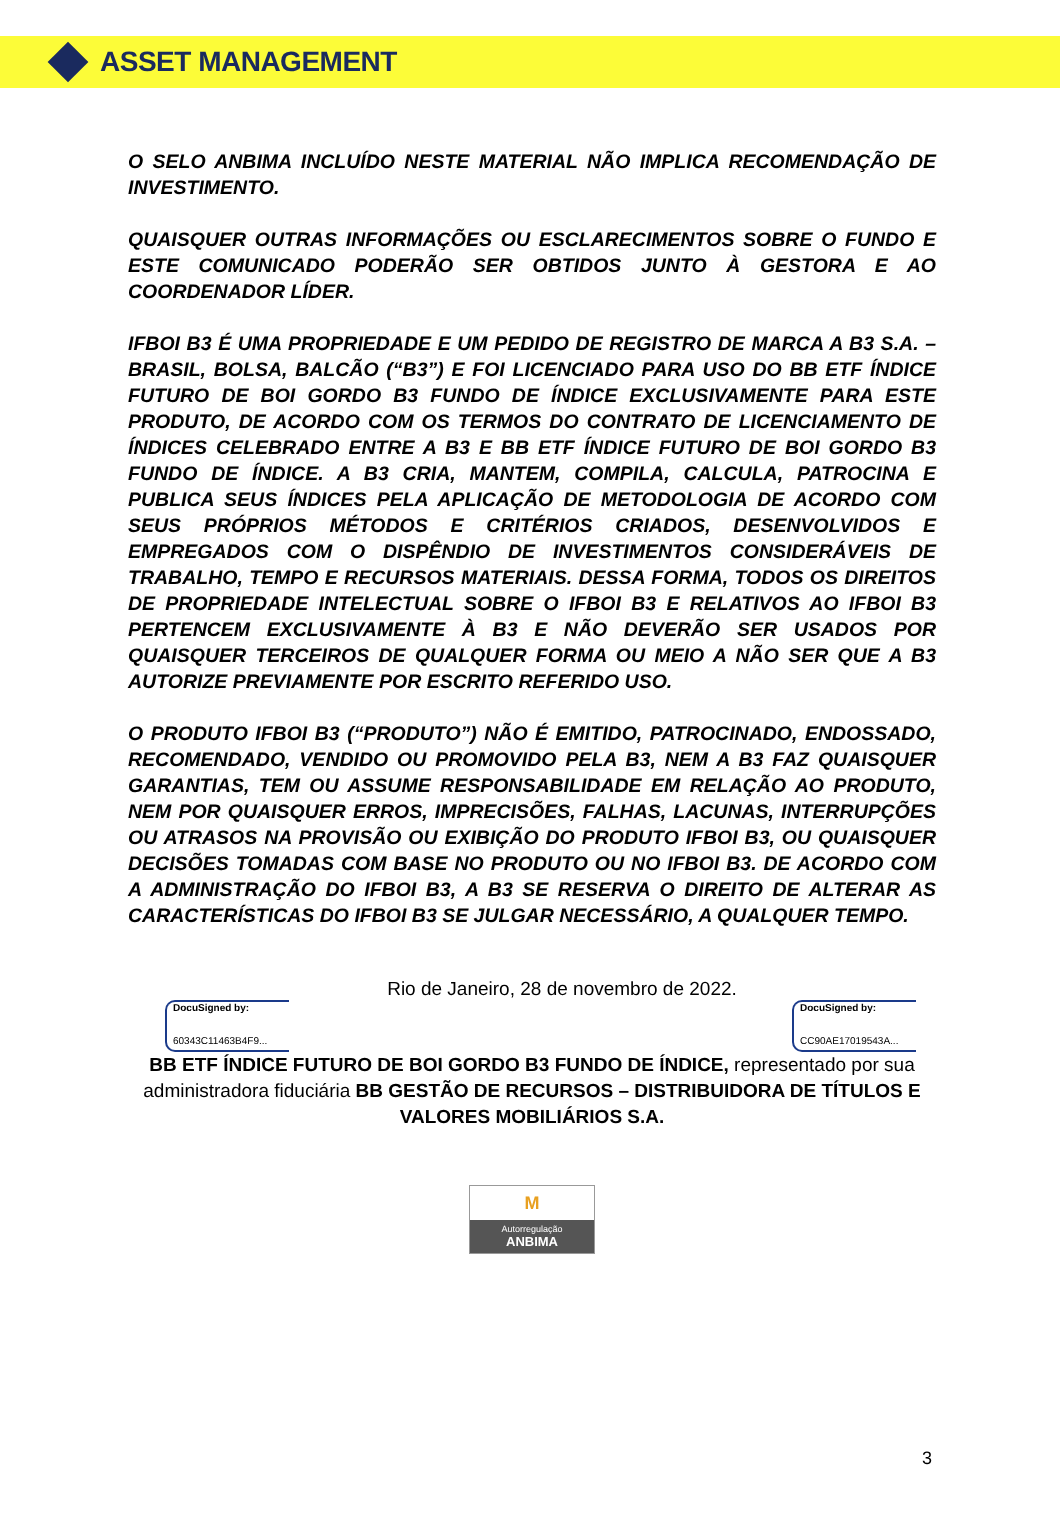ASSET MANAGEMENT
O SELO ANBIMA INCLUÍDO NESTE MATERIAL NÃO IMPLICA RECOMENDAÇÃO DE INVESTIMENTO.
QUAISQUER OUTRAS INFORMAÇÕES OU ESCLARECIMENTOS SOBRE O FUNDO E ESTE COMUNICADO PODERÃO SER OBTIDOS JUNTO À GESTORA E AO COORDENADOR LÍDER.
IFBOI B3 É UMA PROPRIEDADE E UM PEDIDO DE REGISTRO DE MARCA A B3 S.A. – BRASIL, BOLSA, BALCÃO (“B3”) E FOI LICENCIADO PARA USO DO BB ETF ÍNDICE FUTURO DE BOI GORDO B3 FUNDO DE ÍNDICE EXCLUSIVAMENTE PARA ESTE PRODUTO, DE ACORDO COM OS TERMOS DO CONTRATO DE LICENCIAMENTO DE ÍNDICES CELEBRADO ENTRE A B3 E BB ETF ÍNDICE FUTURO DE BOI GORDO B3 FUNDO DE ÍNDICE. A B3 CRIA, MANTEM, COMPILA, CALCULA, PATROCINA E PUBLICA SEUS ÍNDICES PELA APLICAÇÃO DE METODOLOGIA DE ACORDO COM SEUS PRÓPRIOS MÉTODOS E CRITÉRIOS CRIADOS, DESENVOLVIDOS E EMPREGADOS COM O DISPÊNDIO DE INVESTIMENTOS CONSIDERÁVEIS DE TRABALHO, TEMPO E RECURSOS MATERIAIS. DESSA FORMA, TODOS OS DIREITOS DE PROPRIEDADE INTELECTUAL SOBRE O IFBOI B3 E RELATIVOS AO IFBOI B3 PERTENCEM EXCLUSIVAMENTE À B3 E NÃO DEVERÃO SER USADOS POR QUAISQUER TERCEIROS DE QUALQUER FORMA OU MEIO A NÃO SER QUE A B3 AUTORIZE PREVIAMENTE POR ESCRITO REFERIDO USO.
O PRODUTO IFBOI B3 (“PRODUTO”) NÃO É EMITIDO, PATROCINADO, ENDOSSADO, RECOMENDADO, VENDIDO OU PROMOVIDO PELA B3, NEM A B3 FAZ QUAISQUER GARANTIAS, TEM OU ASSUME RESPONSABILIDADE EM RELAÇÃO AO PRODUTO, NEM POR QUAISQUER ERROS, IMPRECISÕES, FALHAS, LACUNAS, INTERRUPÇÕES OU ATRASOS NA PROVISÃO OU EXIBIÇÃO DO PRODUTO IFBOI B3, OU QUAISQUER DECISÕES TOMADAS COM BASE NO PRODUTO OU NO IFBOI B3. DE ACORDO COM A ADMINISTRAÇÃO DO IFBOI B3, A B3 SE RESERVA O DIREITO DE ALTERAR AS CARACTERÍSTICAS DO IFBOI B3 SE JULGAR NECESSÁRIO, A QUALQUER TEMPO.
Rio de Janeiro, 28 de novembro de 2022.
DocuSigned by:
60343C11463B4F9...
DocuSigned by:
CC90AE17019543A...
BB ETF ÍNDICE FUTURO DE BOI GORDO B3 FUNDO DE ÍNDICE, representado por sua administradora fiduciária BB GESTÃO DE RECURSOS – DISTRIBUIDORA DE TÍTULOS E VALORES MOBILIÁRIOS S.A.
M
Autorregulação
ANBIMA
3